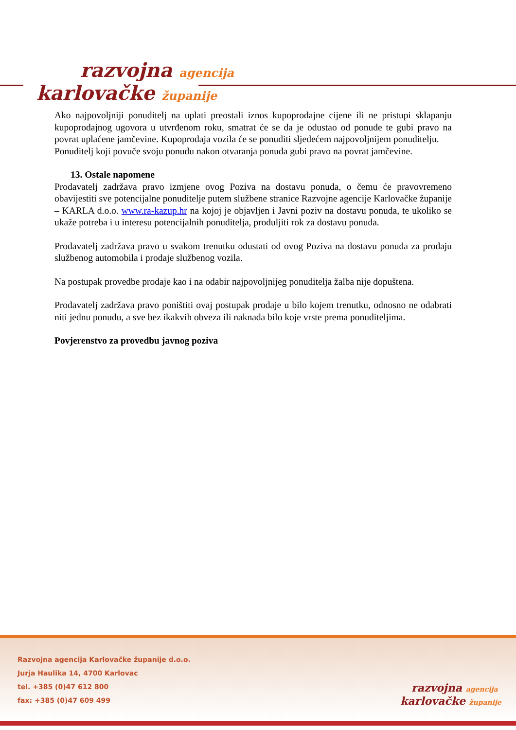razvojna agencija
karlovačke županije
Ako najpovoljniji ponuditelj na uplati preostali iznos kupoprodajne cijene ili ne pristupi sklapanju kupoprodajnog ugovora u utvrđenom roku, smatrat će se da je odustao od ponude te gubi pravo na povrat uplaćene jamčevine. Kupoprodaja vozila će se ponuditi sljedećem najpovoljnijem ponuditelju.
Ponuditelj koji povuče svoju ponudu nakon otvaranja ponuda gubi pravo na povrat jamčevine.
13. Ostale napomene
Prodavatelj zadržava pravo izmjene ovog Poziva na dostavu ponuda, o čemu će pravovremeno obavijestiti sve potencijalne ponuditelje putem službene stranice Razvojne agencije Karlovačke županije – KARLA d.o.o. www.ra-kazup.hr na kojoj je objavljen i Javni poziv na dostavu ponuda, te ukoliko se ukaže potreba i u interesu potencijalnih ponuditelja, produljiti rok za dostavu ponuda.
Prodavatelj zadržava pravo u svakom trenutku odustati od ovog Poziva na dostavu ponuda za prodaju službenog automobila i prodaje službenog vozila.
Na postupak provedbe prodaje kao i na odabir najpovoljnijeg ponuditelja žalba nije dopuštena.
Prodavatelj zadržava pravo poništiti ovaj postupak prodaje u bilo kojem trenutku, odnosno ne odabrati niti jednu ponudu, a sve bez ikakvih obveza ili naknada bilo koje vrste prema ponuditeljima.
Povjerenstvo za provedbu javnog poziva
Razvojna agencija Karlovačke županije d.o.o.
Jurja Haulika 14, 4700 Karlovac
tel. +385 (0)47 612 800
fax: +385 (0)47 609 499
razvojna agencija
karlovačke županije